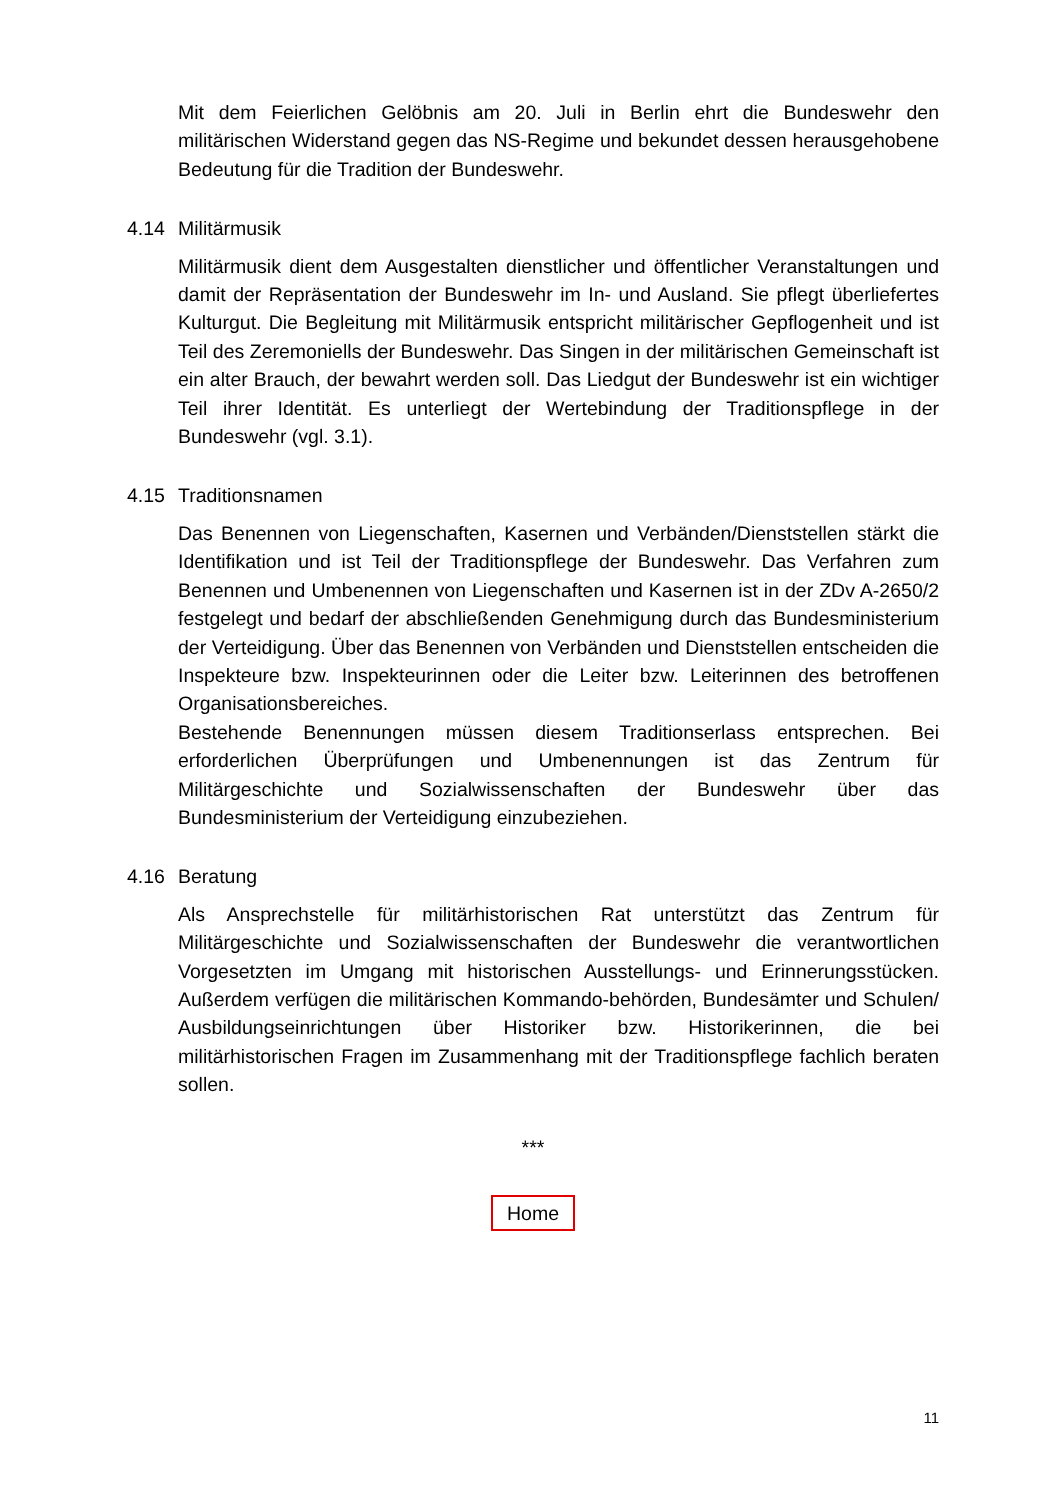Mit dem Feierlichen Gelöbnis am 20. Juli in Berlin ehrt die Bundeswehr den militärischen Widerstand gegen das NS-Regime und bekundet dessen herausgehobene Bedeutung für die Tradition der Bundeswehr.
4.14 Militärmusik
Militärmusik dient dem Ausgestalten dienstlicher und öffentlicher Veranstaltungen und damit der Repräsentation der Bundeswehr im In- und Ausland. Sie pflegt überliefertes Kulturgut. Die Begleitung mit Militärmusik entspricht militärischer Gepflogenheit und ist Teil des Zeremoniells der Bundeswehr. Das Singen in der militärischen Gemeinschaft ist ein alter Brauch, der bewahrt werden soll. Das Liedgut der Bundeswehr ist ein wichtiger Teil ihrer Identität. Es unterliegt der Wertebindung der Traditionspflege in der Bundeswehr (vgl. 3.1).
4.15 Traditionsnamen
Das Benennen von Liegenschaften, Kasernen und Verbänden/Dienststellen stärkt die Identifikation und ist Teil der Traditionspflege der Bundeswehr. Das Verfahren zum Benennen und Umbenennen von Liegenschaften und Kasernen ist in der ZDv A-2650/2 festgelegt und bedarf der abschließenden Genehmigung durch das Bundesministerium der Verteidigung. Über das Benennen von Verbänden und Dienststellen entscheiden die Inspekteure bzw. Inspekteurinnen oder die Leiter bzw. Leiterinnen des betroffenen Organisationsbereiches.
Bestehende Benennungen müssen diesem Traditionserlass entsprechen. Bei erforderlichen Überprüfungen und Umbenennungen ist das Zentrum für Militärgeschichte und Sozialwissenschaften der Bundeswehr über das Bundesministerium der Verteidigung einzubeziehen.
4.16 Beratung
Als Ansprechstelle für militärhistorischen Rat unterstützt das Zentrum für Militärgeschichte und Sozialwissenschaften der Bundeswehr die verantwortlichen Vorgesetzten im Umgang mit historischen Ausstellungs- und Erinnerungsstücken. Außerdem verfügen die militärischen Kommando-behörden, Bundesämter und Schulen/ Ausbildungseinrichtungen über Historiker bzw. Historikerinnen, die bei militärhistorischen Fragen im Zusammenhang mit der Traditionspflege fachlich beraten sollen.
***
Home
11